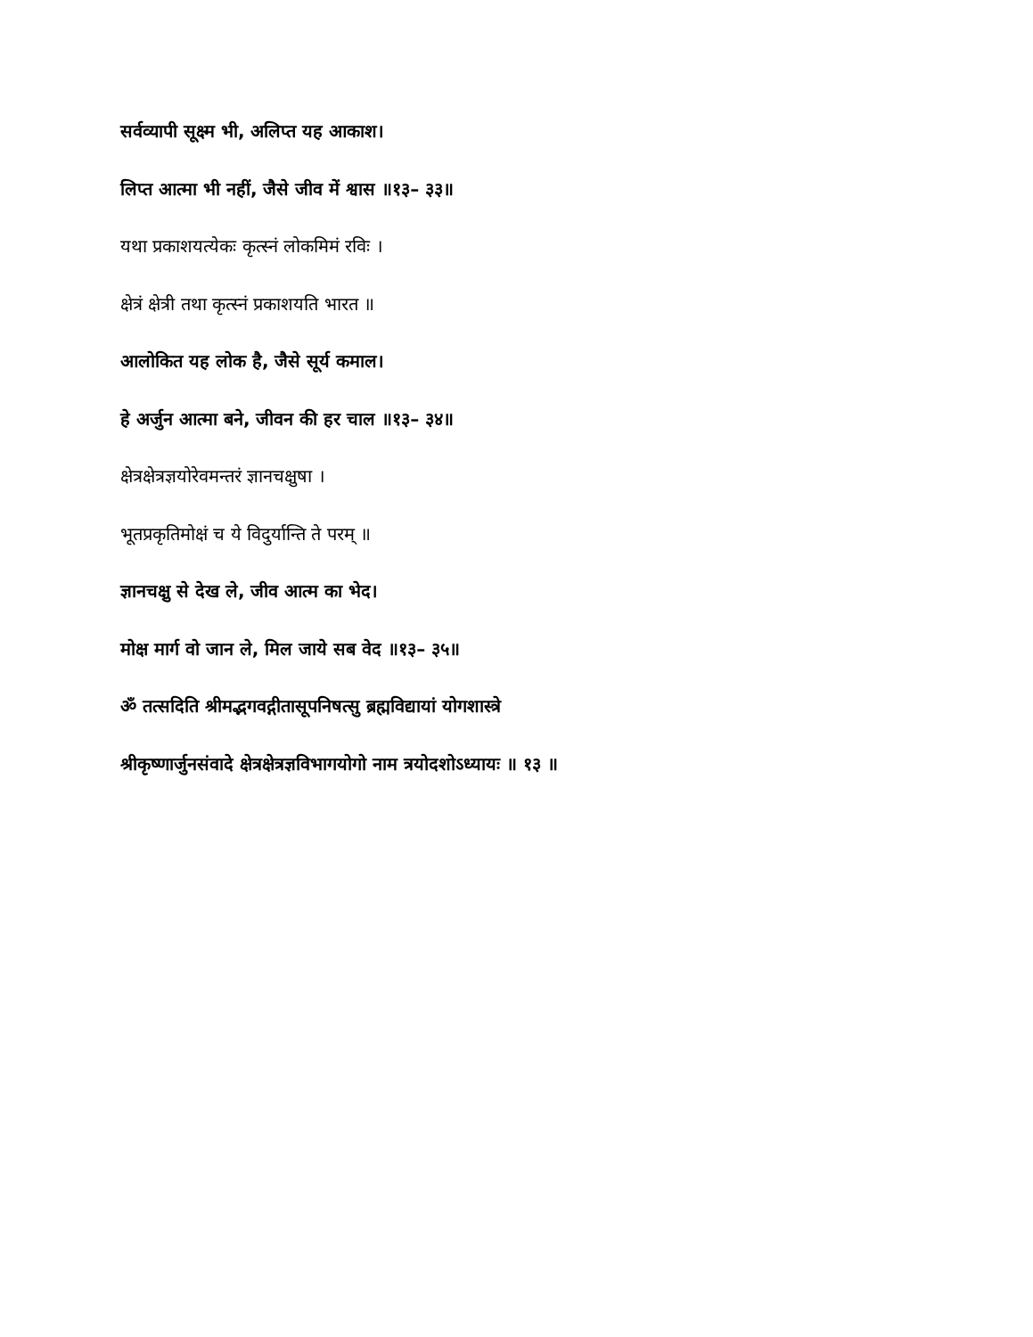सर्वव्यापी सूक्ष्म भी, अलिप्त यह आकाश।
लिप्त आत्मा भी नहीं, जैसे जीव में श्वास ॥१३– ३३॥
यथा प्रकाशयत्येकः कृत्स्नं लोकमिमं रविः ।
क्षेत्रं क्षेत्री तथा कृत्स्नं प्रकाशयति भारत ॥
आलोकित यह लोक है, जैसे सूर्य कमाल।
हे अर्जुन आत्मा बने, जीवन की हर चाल ॥१३– ३४॥
क्षेत्रक्षेत्रज्ञयोरेवमन्तरं ज्ञानचक्षुषा ।
भूतप्रकृतिमोक्षं च ये विदुर्यान्ति ते परम् ॥
ज्ञानचक्षु से देख ले, जीव आत्म का भेद।
मोक्ष मार्ग वो जान ले, मिल जाये सब वेद ॥१३– ३५॥
ॐ तत्सदिति श्रीमद्भगवद्गीतासूपनिषत्सु ब्रह्मविद्यायां योगशास्त्रे
श्रीकृष्णार्जुनसंवादे क्षेत्रक्षेत्रज्ञविभागयोगो नाम त्रयोदशोऽध्यायः ॥ १३ ॥